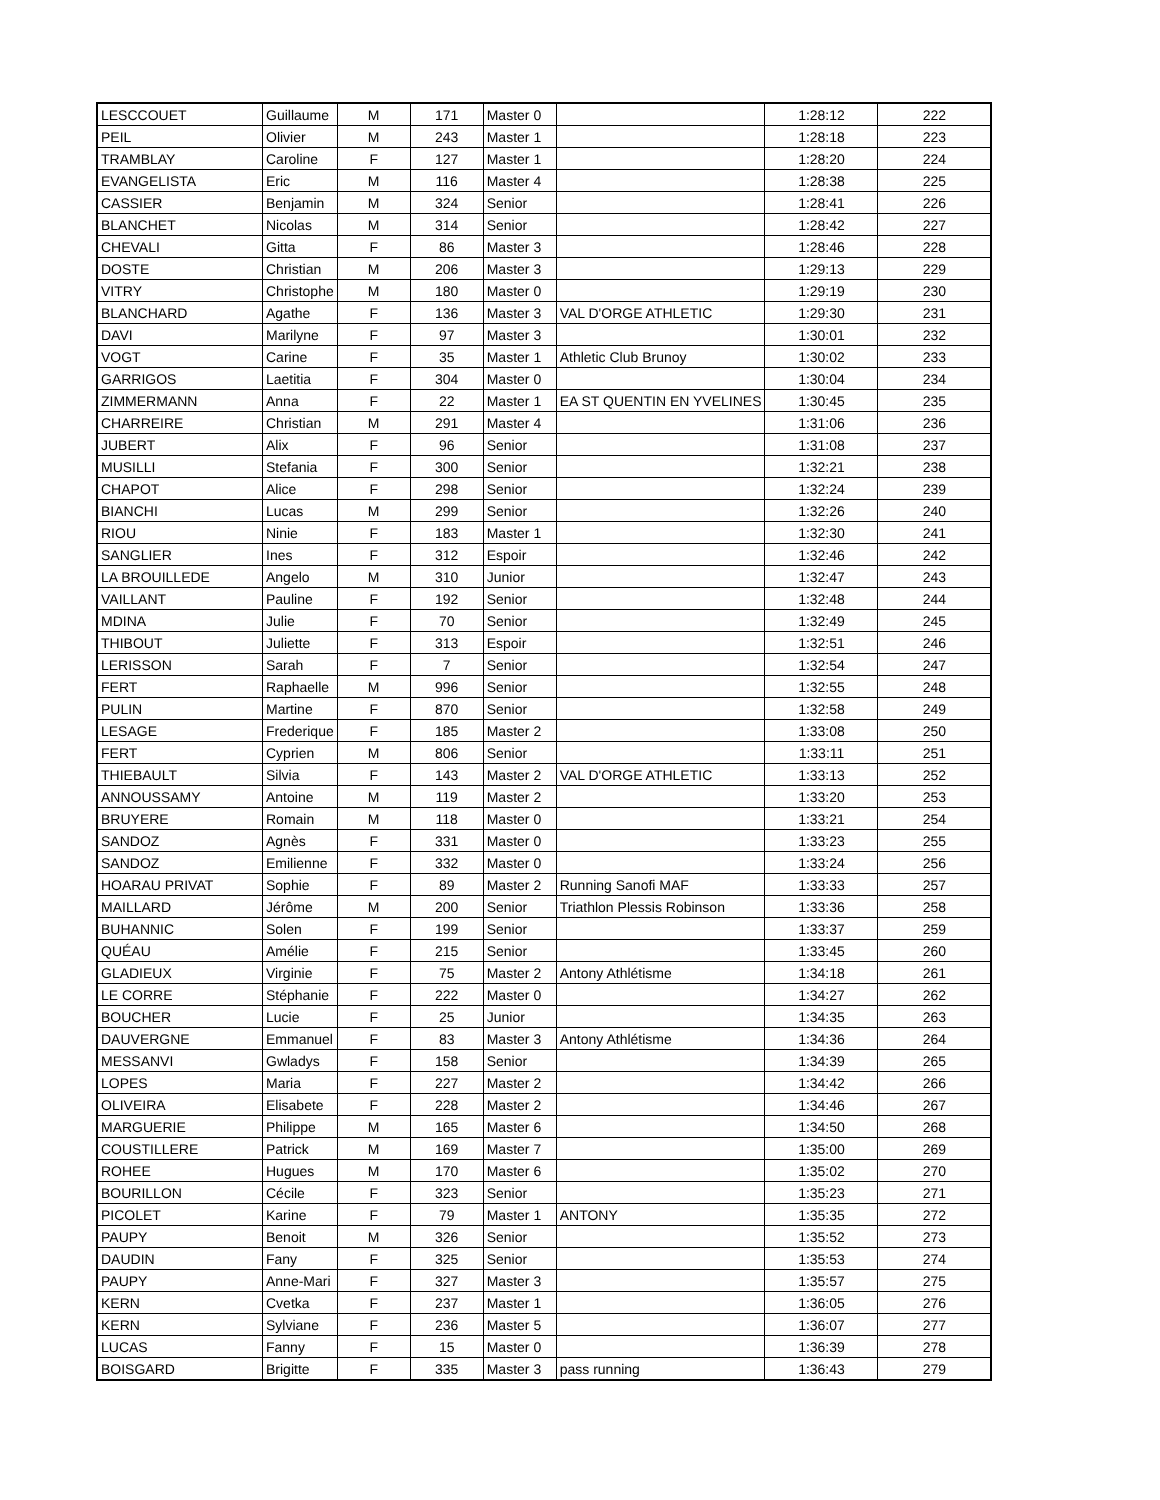| LESCCOUET | Guillaume | M | 171 | Master 0 | | 1:28:12 | 222 |
| PEIL | Olivier | M | 243 | Master 1 | | 1:28:18 | 223 |
| TRAMBLAY | Caroline | F | 127 | Master 1 | | 1:28:20 | 224 |
| EVANGELISTA | Eric | M | 116 | Master 4 | | 1:28:38 | 225 |
| CASSIER | Benjamin | M | 324 | Senior | | 1:28:41 | 226 |
| BLANCHET | Nicolas | M | 314 | Senior | | 1:28:42 | 227 |
| CHEVALI | Gitta | F | 86 | Master 3 | | 1:28:46 | 228 |
| DOSTE | Christian | M | 206 | Master 3 | | 1:29:13 | 229 |
| VITRY | Christophe | M | 180 | Master 0 | | 1:29:19 | 230 |
| BLANCHARD | Agathe | F | 136 | Master 3 | VAL D'ORGE ATHLETIC | 1:29:30 | 231 |
| DAVI | Marilyne | F | 97 | Master 3 | | 1:30:01 | 232 |
| VOGT | Carine | F | 35 | Master 1 | Athletic Club Brunoy | 1:30:02 | 233 |
| GARRIGOS | Laetitia | F | 304 | Master 0 | | 1:30:04 | 234 |
| ZIMMERMANN | Anna | F | 22 | Master 1 | EA ST QUENTIN EN YVELINES | 1:30:45 | 235 |
| CHARREIRE | Christian | M | 291 | Master 4 | | 1:31:06 | 236 |
| JUBERT | Alix | F | 96 | Senior | | 1:31:08 | 237 |
| MUSILLI | Stefania | F | 300 | Senior | | 1:32:21 | 238 |
| CHAPOT | Alice | F | 298 | Senior | | 1:32:24 | 239 |
| BIANCHI | Lucas | M | 299 | Senior | | 1:32:26 | 240 |
| RIOU | Ninie | F | 183 | Master 1 | | 1:32:30 | 241 |
| SANGLIER | Ines | F | 312 | Espoir | | 1:32:46 | 242 |
| LA BROUILLEDE | Angelo | M | 310 | Junior | | 1:32:47 | 243 |
| VAILLANT | Pauline | F | 192 | Senior | | 1:32:48 | 244 |
| MDINA | Julie | F | 70 | Senior | | 1:32:49 | 245 |
| THIBOUT | Juliette | F | 313 | Espoir | | 1:32:51 | 246 |
| LERISSON | Sarah | F | 7 | Senior | | 1:32:54 | 247 |
| FERT | Raphaelle | M | 996 | Senior | | 1:32:55 | 248 |
| PULIN | Martine | F | 870 | Senior | | 1:32:58 | 249 |
| LESAGE | Frederique | F | 185 | Master 2 | | 1:33:08 | 250 |
| FERT | Cyprien | M | 806 | Senior | | 1:33:11 | 251 |
| THIEBAULT | Silvia | F | 143 | Master 2 | VAL D'ORGE ATHLETIC | 1:33:13 | 252 |
| ANNOUSSAMY | Antoine | M | 119 | Master 2 | | 1:33:20 | 253 |
| BRUYERE | Romain | M | 118 | Master 0 | | 1:33:21 | 254 |
| SANDOZ | Agnès | F | 331 | Master 0 | | 1:33:23 | 255 |
| SANDOZ | Emilienne | F | 332 | Master 0 | | 1:33:24 | 256 |
| HOARAU PRIVAT | Sophie | F | 89 | Master 2 | Running Sanofi MAF | 1:33:33 | 257 |
| MAILLARD | Jérôme | M | 200 | Senior | Triathlon Plessis Robinson | 1:33:36 | 258 |
| BUHANNIC | Solen | F | 199 | Senior | | 1:33:37 | 259 |
| QUÉAU | Amélie | F | 215 | Senior | | 1:33:45 | 260 |
| GLADIEUX | Virginie | F | 75 | Master 2 | Antony Athlétisme | 1:34:18 | 261 |
| LE CORRE | Stéphanie | F | 222 | Master 0 | | 1:34:27 | 262 |
| BOUCHER | Lucie | F | 25 | Junior | | 1:34:35 | 263 |
| DAUVERGNE | Emmanuel | F | 83 | Master 3 | Antony Athlétisme | 1:34:36 | 264 |
| MESSANVI | Gwladys | F | 158 | Senior | | 1:34:39 | 265 |
| LOPES | Maria | F | 227 | Master 2 | | 1:34:42 | 266 |
| OLIVEIRA | Elisabete | F | 228 | Master 2 | | 1:34:46 | 267 |
| MARGUERIE | Philippe | M | 165 | Master 6 | | 1:34:50 | 268 |
| COUSTILLERE | Patrick | M | 169 | Master 7 | | 1:35:00 | 269 |
| ROHEE | Hugues | M | 170 | Master 6 | | 1:35:02 | 270 |
| BOURILLON | Cécile | F | 323 | Senior | | 1:35:23 | 271 |
| PICOLET | Karine | F | 79 | Master 1 | ANTONY | 1:35:35 | 272 |
| PAUPY | Benoit | M | 326 | Senior | | 1:35:52 | 273 |
| DAUDIN | Fany | F | 325 | Senior | | 1:35:53 | 274 |
| PAUPY | Anne-Mari | F | 327 | Master 3 | | 1:35:57 | 275 |
| KERN | Cvetka | F | 237 | Master 1 | | 1:36:05 | 276 |
| KERN | Sylviane | F | 236 | Master 5 | | 1:36:07 | 277 |
| LUCAS | Fanny | F | 15 | Master 0 | | 1:36:39 | 278 |
| BOISGARD | Brigitte | F | 335 | Master 3 | pass running | 1:36:43 | 279 |